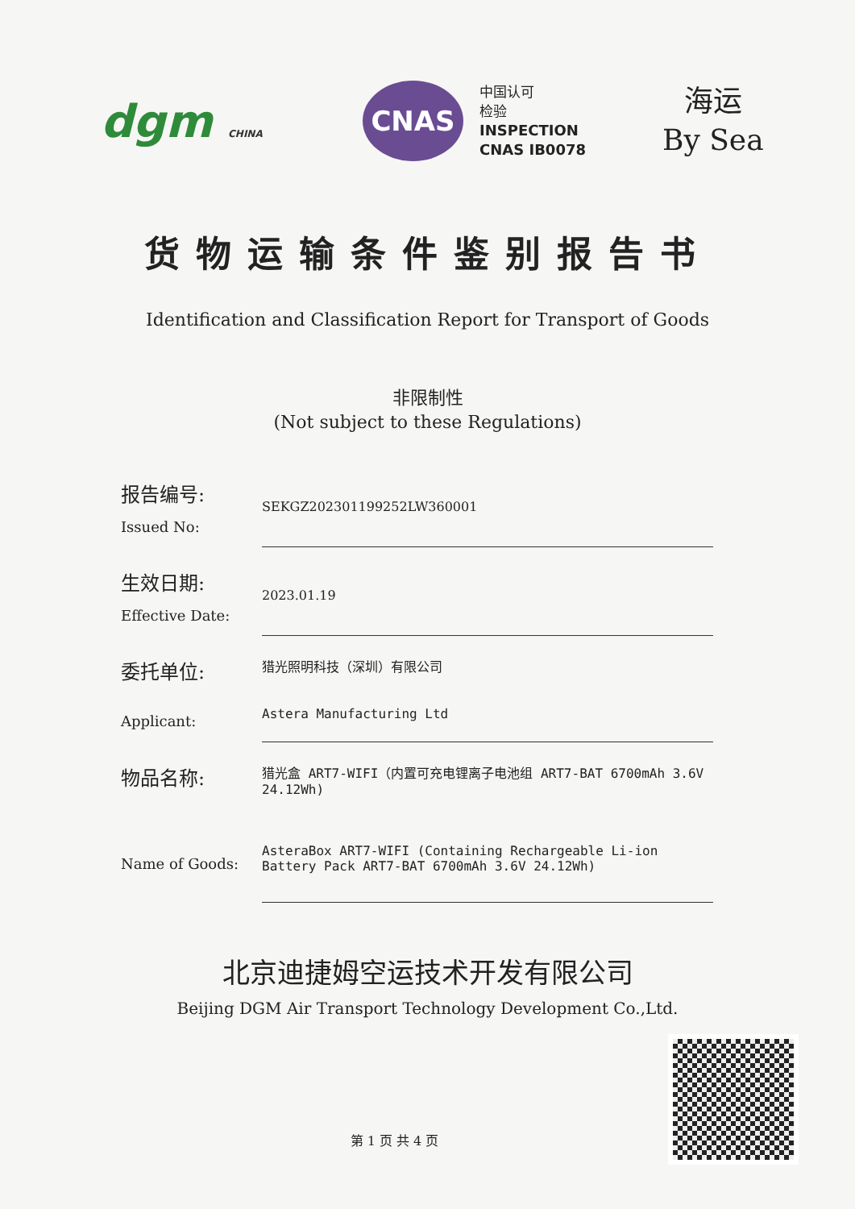dgm CHINA
CNAS
中国认可
检验
INSPECTION
CNAS IB0078
海运
By Sea
货物运输条件鉴别报告书
Identification and Classification Report for Transport of Goods
非限制性
(Not subject to these Regulations)
报告编号:
Issued No:
SEKGZ202301199252LW360001
生效日期:
Effective Date:
2023.01.19
委托单位:
Applicant:
猎光照明科技（深圳）有限公司
Astera Manufacturing Ltd
物品名称:
Name of Goods:
猎光盒 ART7-WIFI（内置可充电锂离子电池组 ART7-BAT 6700mAh 3.6V 24.12Wh)
AsteraBox ART7-WIFI (Containing Rechargeable Li-ion Battery Pack ART7-BAT 6700mAh 3.6V 24.12Wh)
北京迪捷姆空运技术开发有限公司
Beijing DGM Air Transport Technology Development Co.,Ltd.
第 1 页 共 4 页